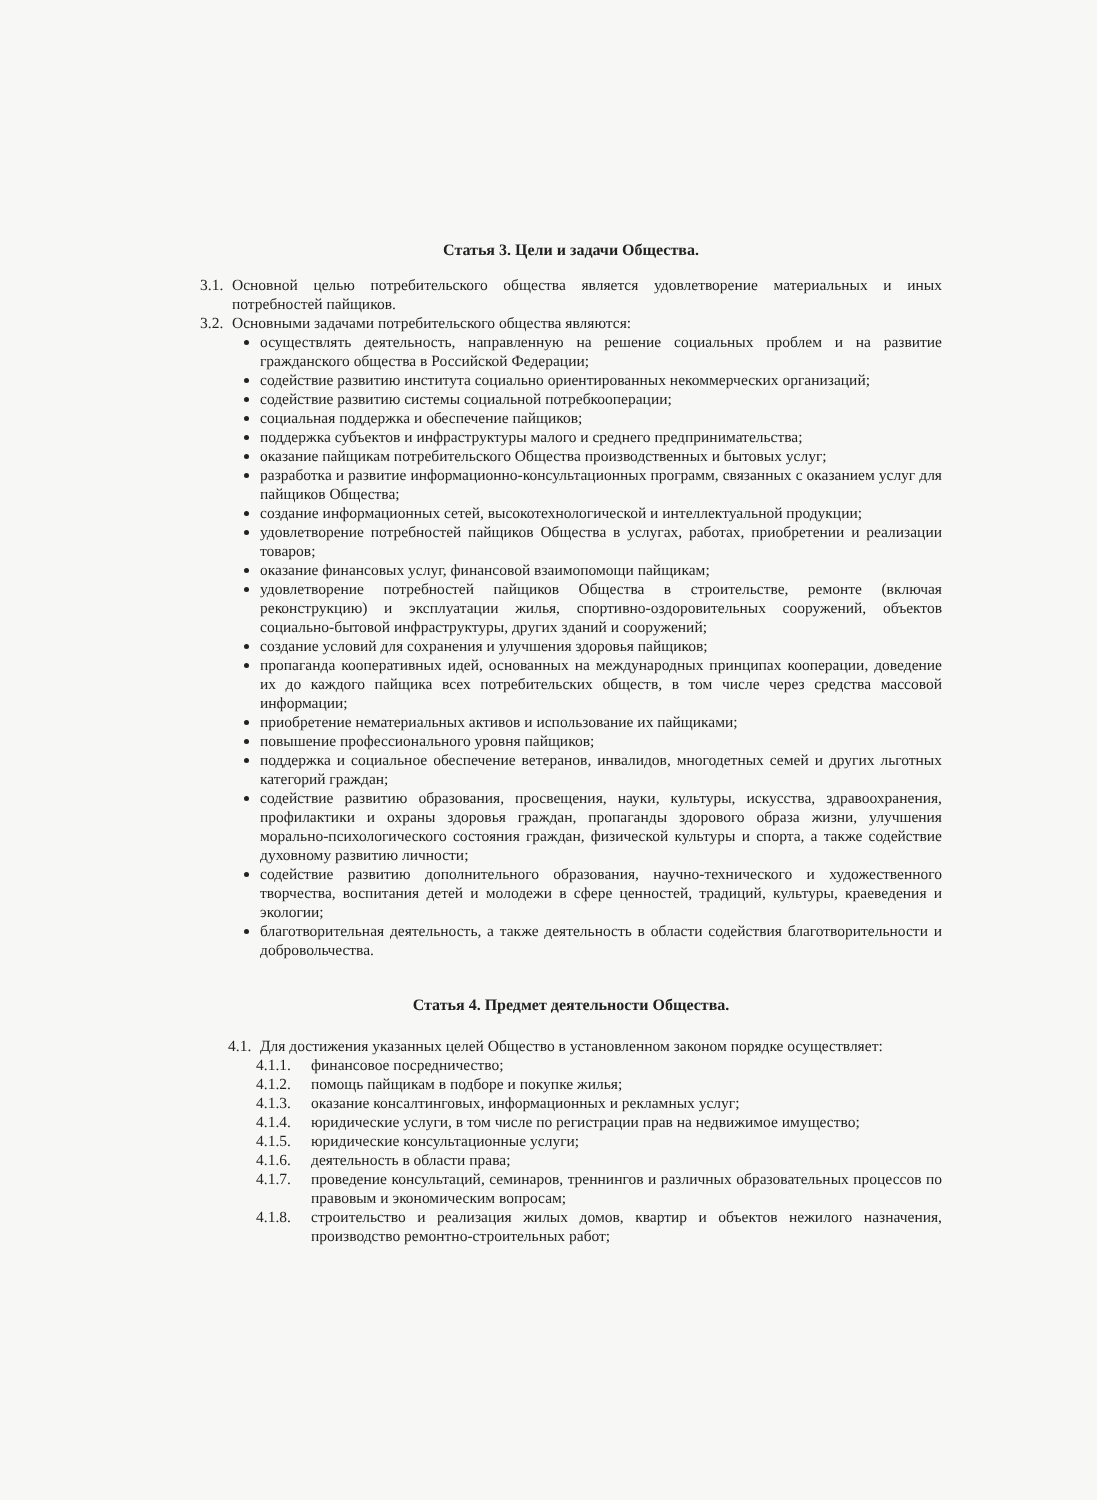Статья 3. Цели и задачи Общества.
3.1.
Основной целью потребительского общества является удовлетворение материальных и иных потребностей пайщиков.
3.2.
Основными задачами потребительского общества являются:
осуществлять деятельность, направленную на решение социальных проблем и на развитие гражданского общества в Российской Федерации;
содействие развитию института социально ориентированных некоммерческих организаций;
содействие развитию системы социальной потребкооперации;
социальная поддержка и обеспечение пайщиков;
поддержка субъектов и инфраструктуры малого и среднего предпринимательства;
оказание пайщикам потребительского Общества производственных и бытовых услуг;
разработка и развитие информационно-консультационных программ, связанных с оказанием услуг для пайщиков Общества;
создание информационных сетей, высокотехнологической и интеллектуальной продукции;
удовлетворение потребностей пайщиков Общества в услугах, работах, приобретении и реализации товаров;
оказание финансовых услуг, финансовой взаимопомощи пайщикам;
удовлетворение потребностей пайщиков Общества в строительстве, ремонте (включая реконструкцию) и эксплуатации жилья, спортивно-оздоровительных сооружений, объектов социально-бытовой инфраструктуры, других зданий и сооружений;
создание условий для сохранения и улучшения здоровья пайщиков;
пропаганда кооперативных идей, основанных на международных принципах кооперации, доведение их до каждого пайщика всех потребительских обществ, в том числе через средства массовой информации;
приобретение нематериальных активов и использование их пайщиками;
повышение профессионального уровня пайщиков;
поддержка и социальное обеспечение ветеранов, инвалидов, многодетных семей и других льготных категорий граждан;
содействие развитию образования, просвещения, науки, культуры, искусства, здравоохранения, профилактики и охраны здоровья граждан, пропаганды здорового образа жизни, улучшения морально-психологического состояния граждан, физической культуры и спорта, а также содействие духовному развитию личности;
содействие развитию дополнительного образования, научно-технического и художественного творчества, воспитания детей и молодежи в сфере ценностей, традиций, культуры, краеведения и экологии;
благотворительная деятельность, а также деятельность в области содействия благотворительности и добровольчества.
Статья 4. Предмет деятельности Общества.
4.1.
Для достижения указанных целей Общество в установленном законом порядке осуществляет:
4.1.1. финансовое посредничество;
4.1.2. помощь пайщикам в подборе и покупке жилья;
4.1.3. оказание консалтинговых, информационных и рекламных услуг;
4.1.4. юридические услуги, в том числе по регистрации прав на недвижимое имущество;
4.1.5. юридические консультационные услуги;
4.1.6. деятельность в области права;
4.1.7. проведение консультаций, семинаров, треннингов и различных образовательных процессов по правовым и экономическим вопросам;
4.1.8. строительство и реализация жилых домов, квартир и объектов нежилого назначения, производство ремонтно-строительных работ;